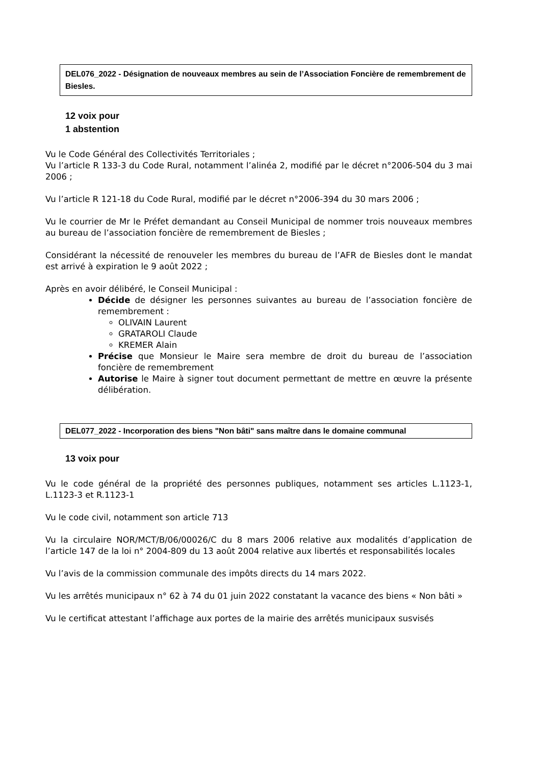DEL076_2022 - Désignation de nouveaux membres au sein de l’Association Foncière de remembrement de Biesles.
12 voix pour
1 abstention
Vu le Code Général des Collectivités Territoriales ;
Vu l’article R 133-3 du Code Rural, notamment l’alinéa 2, modifié par le décret n°2006-504 du 3 mai 2006 ;
Vu l’article R 121-18 du Code Rural, modifié par le décret n°2006-394 du 30 mars 2006 ;
Vu le courrier de Mr le Préfet demandant au Conseil Municipal de nommer trois nouveaux membres au bureau de l’association foncière de remembrement de Biesles ;
Considérant la nécessité de renouveler les membres du bureau de l’AFR de Biesles dont le mandat est arrivé à expiration le 9 août 2022 ;
Après en avoir délibéré, le Conseil Municipal :
Décide de désigner les personnes suivantes au bureau de l’association foncière de remembrement :
OLIVAIN Laurent
GRATAROLI Claude
KREMER Alain
Précise que Monsieur le Maire sera membre de droit du bureau de l’association foncière de remembrement
Autorise le Maire à signer tout document permettant de mettre en œuvre la présente délibération.
DEL077_2022 - Incorporation des biens "Non bâti" sans maître dans le domaine communal
13 voix pour
Vu le code général de la propriété des personnes publiques, notamment ses articles L.1123-1, L.1123-3 et R.1123-1
Vu le code civil, notamment son article 713
Vu la circulaire NOR/MCT/B/06/00026/C du 8 mars 2006 relative aux modalités d’application de l’article 147 de la loi n° 2004-809 du 13 août 2004 relative aux libertés et responsabilités locales
Vu l’avis de la commission communale des impôts directs du 14 mars 2022.
Vu les arrêtés municipaux n° 62 à 74 du 01 juin 2022 constatant la vacance des biens « Non bâti »
Vu le certificat attestant l’affichage aux portes de la mairie des arrêtés municipaux susvisés